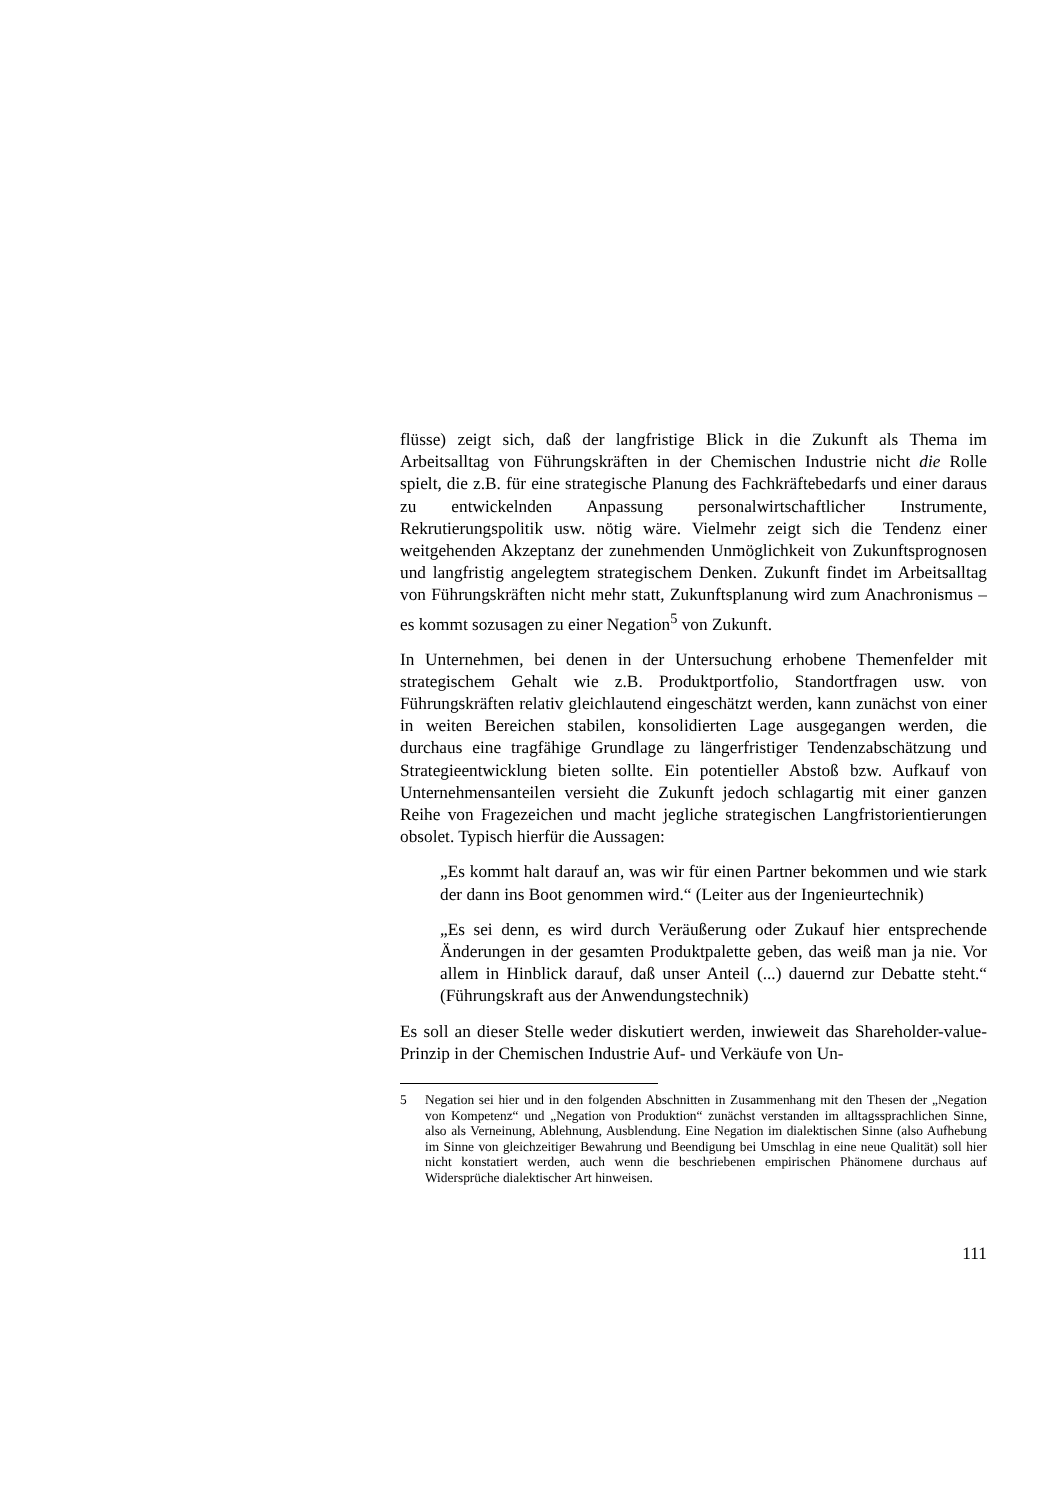flüsse) zeigt sich, daß der langfristige Blick in die Zukunft als Thema im Arbeitsalltag von Führungskräften in der Chemischen Industrie nicht die Rolle spielt, die z.B. für eine strategische Planung des Fachkräftebedarfs und einer daraus zu entwickelnden Anpassung personalwirtschaftlicher Instrumente, Rekrutierungspolitik usw. nötig wäre. Vielmehr zeigt sich die Tendenz einer weitgehenden Akzeptanz der zunehmenden Unmöglichkeit von Zukunftsprognosen und langfristig angelegtem strategischem Denken. Zukunft findet im Arbeitsalltag von Führungskräften nicht mehr statt, Zukunftsplanung wird zum Anachronismus – es kommt sozusagen zu einer Negation<sup>5</sup> von Zukunft.
In Unternehmen, bei denen in der Untersuchung erhobene Themenfelder mit strategischem Gehalt wie z.B. Produktportfolio, Standortfragen usw. von Führungskräften relativ gleichlautend eingeschätzt werden, kann zunächst von einer in weiten Bereichen stabilen, konsolidierten Lage ausgegangen werden, die durchaus eine tragfähige Grundlage zu längerfristiger Tendenzabschätzung und Strategieentwicklung bieten sollte. Ein potentieller Abstoß bzw. Aufkauf von Unternehmensanteilen versieht die Zukunft jedoch schlagartig mit einer ganzen Reihe von Fragezeichen und macht jegliche strategischen Langfristorientierungen obsolet. Typisch hierfür die Aussagen:
„Es kommt halt darauf an, was wir für einen Partner bekommen und wie stark der dann ins Boot genommen wird.“ (Leiter aus der Ingenieurtechnik)
„Es sei denn, es wird durch Veräußerung oder Zukauf hier entsprechende Änderungen in der gesamten Produktpalette geben, das weiß man ja nie. Vor allem in Hinblick darauf, daß unser Anteil (...) dauernd zur Debatte steht.“ (Führungskraft aus der Anwendungstechnik)
Es soll an dieser Stelle weder diskutiert werden, inwieweit das Shareholder-value-Prinzip in der Chemischen Industrie Auf- und Verkäufe von Un-
5 Negation sei hier und in den folgenden Abschnitten in Zusammenhang mit den Thesen der „Negation von Kompetenz“ und „Negation von Produktion“ zunächst verstanden im alltagssprachlichen Sinne, also als Verneinung, Ablehnung, Ausblendung. Eine Negation im dialektischen Sinne (also Aufhebung im Sinne von gleichzeitiger Bewahrung und Beendigung bei Umschlag in eine neue Qualität) soll hier nicht konstatiert werden, auch wenn die beschriebenen empirischen Phänomene durchaus auf Widersprüche dialektischer Art hinweisen.
111